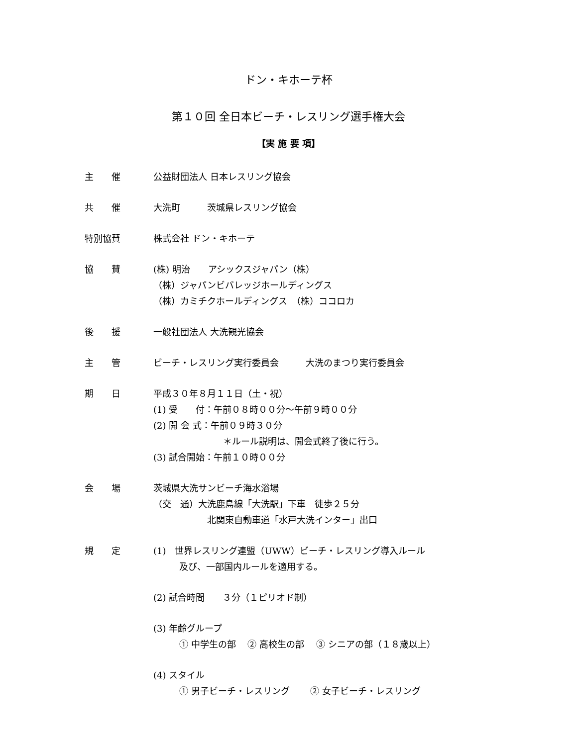ドン・キホーテ杯
第１０回 全日本ビーチ・レスリング選手権大会
【実 施 要 項】
主　　催 公益財団法人 日本レスリング協会
共　　催 大洗町　　　茨城県レスリング協会
特別協賛 株式会社 ドン・キホーテ
協　　賛 (株) 明治　　アシックスジャパン（株）
（株）ジャパンビバレッジホールディングス
（株）カミチクホールディングス　（株）ココロカ
後　　援 一般社団法人 大洗観光協会
主　　管 ビーチ・レスリング実行委員会　　　大洗のまつり実行委員会
期　　日 平成３０年８月１１日（土・祝）
(1) 受　　付：午前０８時００分～午前９時００分
(2) 開 会 式：午前０９時３０分
＊ルール説明は、開会式終了後に行う。
(3) 試合開始：午前１０時００分
会　　場 茨城県大洗サンビーチ海水浴場
（交　通）大洗鹿島線「大洗駅」下車　徒歩２５分
北関東自動車道「水戸大洗インター」出口
規　　定 (1)　世界レスリング連盟（UWW）ビーチ・レスリング導入ルール
及び、一部国内ルールを適用する。
(2) 試合時間　　３分（１ピリオド制）
(3) 年齢グループ
① 中学生の部　 ② 高校生の部　 ③ シニアの部（１８歳以上）
(4) スタイル
① 男子ビーチ・レスリング　　 ② 女子ビーチ・レスリング